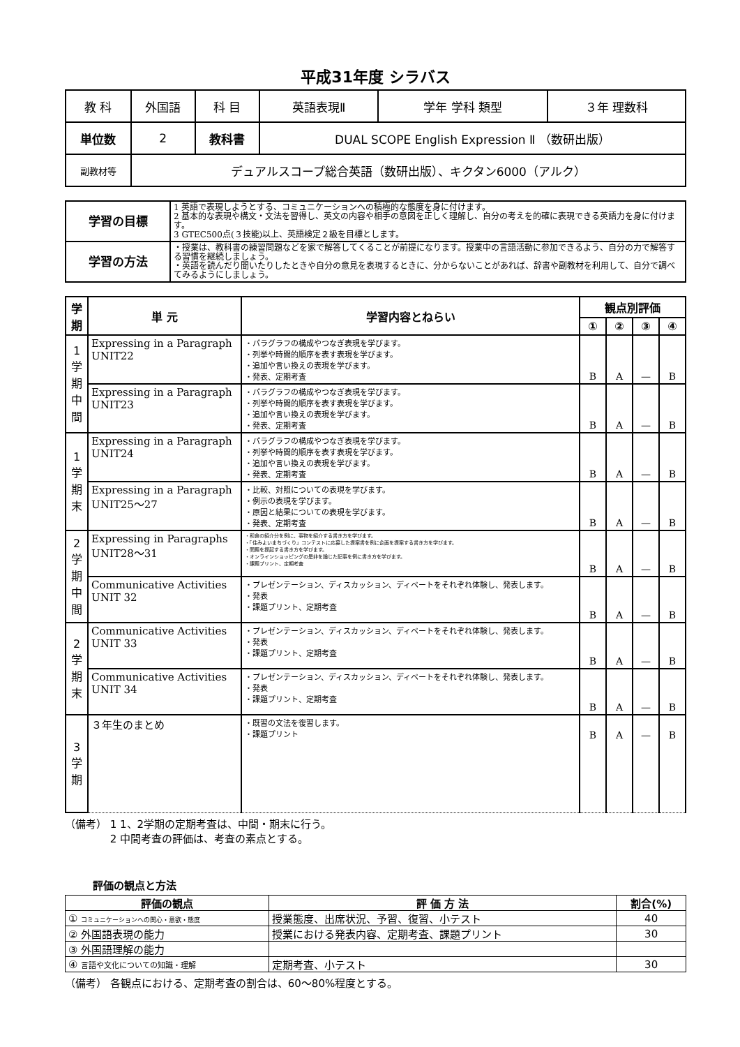平成31年度 シラバス
| 教 科 | 外国語 | 科 目 | 英語表現Ⅱ | 学年 学科 類型 | ３年 理数科 |
| 単位数 | 2 | 教科書 | DUAL SCOPE English Expression Ⅱ （数研出版） | | |
| 副教材等 | デュアルスコープ総合英語（数研出版）、キクタン6000（アルク） | | | | |
| 学習の目標 | 1 英語で表現しようとする、コミュニケーションへの積極的な態度を身に付けます。 2 基本的な表現や構文・文法を習得し、英文の内容や相手の意図を正しく理解し、自分の考えを的確に表現できる英語力を身に付けます。 3 GTEC500点(３技能)以上、英語検定２級を目標とします。 |
| 学習の方法 | ・授業は、教科書の練習問題などを家で解答してくることが前提になります。授業中の言語活動に参加できるよう、自分の力で解答する習慣を継続しましょう。 ・英語を読んだり聞いたりしたときや自分の意見を表現するときに、分からないことがあれば、辞書や副教材を利用して、自分で調べてみるようにしましょう。 |
| 学期 | 単 元 | 学習内容とねらい | 観点別評価 | | | |
| --- | --- | --- | --- | --- | --- | --- |
| | | | ① | ② | ③ | ④ |
| 1学期中間 | Expressing in a Paragraph UNIT22 | ・パラグラフの構成やつなぎ表現を学びます。 ・列挙や時間的順序を表す表現を学びます。 ・追加や言い換えの表現を学びます。 ・発表、定期考査 | B | A | — | B |
| | Expressing in a Paragraph UNIT23 | ・パラグラフの構成やつなぎ表現を学びます。 ・列挙や時間的順序を表す表現を学びます。 ・追加や言い換えの表現を学びます。 ・発表、定期考査 | B | A | — | B |
| 1学期末 | Expressing in a Paragraph UNIT24 | ・パラグラフの構成やつなぎ表現を学びます。 ・列挙や時間的順序を表す表現を学びます。 ・追加や言い換えの表現を学びます。 ・発表、定期考査 | B | A | — | B |
| | Expressing in a Paragraph UNIT25～27 | ・比較、対照についての表現を学びます。 ・例示の表現を学びます。 ・原因と結果についての表現を学びます。 ・発表、定期考査 | B | A | — | B |
| 2学期中間 | Expressing in Paragraphs UNIT28～31 | ・和食の紹介分を例に、事物を紹介する書き方を学びます。 ・「住みよいまちづくり」コンテストに応募した提案書を例に企画を提案する書き方を学びます。 ・問題を提起する書き方を学びます。 ・オンラインショッピングの是非を論じた記事を例に書き方を学びます。 ・課題プリント、定期考査 | B | A | — | B |
| | Communicative Activities UNIT 32 | ・プレゼンテーション、ディスカッション、ディベートをそれぞれ体験し、発表します。 ・発表 ・課題プリント、定期考査 | B | A | — | B |
| 2学期末 | Communicative Activities UNIT 33 | ・プレゼンテーション、ディスカッション、ディベートをそれぞれ体験し、発表します。 ・発表 ・課題プリント、定期考査 | B | A | — | B |
| | Communicative Activities UNIT 34 | ・プレゼンテーション、ディスカッション、ディベートをそれぞれ体験し、発表します。 ・発表 ・課題プリント、定期考査 | B | A | — | B |
| 3学期 | ３年生のまとめ | ・既習の文法を復習します。 ・課題プリント | B | A | — | B |
（備考） 1 1、2学期の定期考査は、中間・期末に行う。
　　　　 2 中間考査の評価は、考査の素点とする。
評価の観点と方法
| 評価の観点 | 評 価 方 法 | 割合(%) |
| --- | --- | --- |
| ① コミュニケーションへの関心・意欲・態度 | 授業態度、出席状況、予習、復習、小テスト | 40 |
| ② 外国語表現の能力 | 授業における発表内容、定期考査、課題プリント | 30 |
| ③ 外国語理解の能力 | | |
| ④ 言語や文化についての知識・理解 | 定期考査、小テスト | 30 |
（備考） 各観点における、定期考査の割合は、60～80%程度とする。